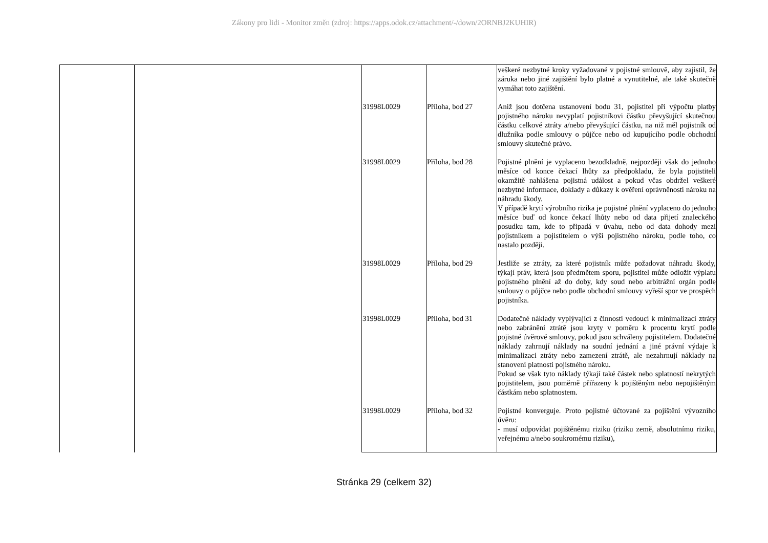Zákony pro lidi - Monitor změn (zdroj: https://apps.odok.cz/attachment/-/down/2ORNBJ2KUHIR)
| | | | | veškeré nezbytné kroky vyžadované v pojistné smlouvě, aby zajistil, že záruka nebo jiné zajištění bylo platné a vynutitelné, ale také skutečně vymáhat toto zajištění. |
| | | 31998L0029 | Příloha, bod 27 | Aniž jsou dotčena ustanovení bodu 31, pojistitel při výpočtu platby pojistného nároku nevyplatí pojistníkovi částku převyšující skutečnou částku celkové ztráty a/nebo převyšující částku, na niž měl pojistník od dlužníka podle smlouvy o půjčce nebo od kupujícího podle obchodní smlouvy skutečné právo. |
| | | 31998L0029 | Příloha, bod 28 | Pojistné plnění je vyplaceno bezodkladně, nejpozději však do jednoho měsíce od konce čekací lhůty za předpokladu, že byla pojistiteli okamžitě nahlášena pojistná událost a pokud včas obdržel veškeré nezbytné informace, doklady a důkazy k ověření oprávněnosti nároku na náhradu škody. V případě krytí výrobního rizika je pojistné plnění vyplaceno do jednoho měsíce buď od konce čekací lhůty nebo od data přijetí znaleckého posudku tam, kde to připadá v úvahu, nebo od data dohody mezi pojistníkem a pojistitelem o výši pojistného nároku, podle toho, co nastalo později. |
| | | 31998L0029 | Příloha, bod 29 | Jestliže se ztráty, za které pojistník může požadovat náhradu škody, týkají práv, která jsou předmětem sporu, pojistitel může odložit výplatu pojistného plnění až do doby, kdy soud nebo arbitrážní orgán podle smlouvy o půjčce nebo podle obchodní smlouvy vyřeší spor ve prospěch pojistníka. |
| | | 31998L0029 | Příloha, bod 31 | Dodatečné náklady vyplývající z činnosti vedoucí k minimalizaci ztráty nebo zabránění ztrátě jsou kryty v poměru k procentu krytí podle pojistné úvěrové smlouvy, pokud jsou schváleny pojistitelem. Dodatečné náklady zahrnují náklady na soudní jednání a jiné právní výdaje k minimalizaci ztráty nebo zamezení ztrátě, ale nezahrnují náklady na stanovení platnosti pojistného nároku. Pokud se však tyto náklady týkají také částek nebo splatností nekrytých pojistitelem, jsou poměrně přiřazeny k pojištěným nebo nepojištěným částkám nebo splatnostem. |
| | | 31998L0029 | Příloha, bod 32 | Pojistné konverguje. Proto pojistné účtované za pojištění vývozního úvěru: - musí odpovídat pojištěnému riziku (riziku země, absolutnímu riziku, veřejnému a/nebo soukromému riziku), |
Stránka 29 (celkem 32)